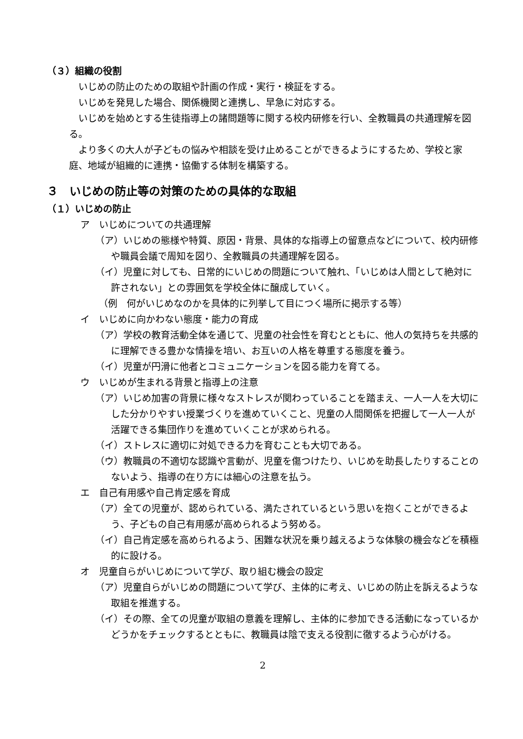（３）組織の役割
いじめの防止のための取組や計画の作成・実行・検証をする。
いじめを発見した場合、関係機関と連携し、早急に対応する。
いじめを始めとする生徒指導上の諸問題等に関する校内研修を行い、全教職員の共通理解を図る。
より多くの大人が子どもの悩みや相談を受け止めることができるようにするため、学校と家庭、地域が組織的に連携・協働する体制を構築する。
３　いじめの防止等の対策のための具体的な取組
（１）いじめの防止
ア　いじめについての共通理解
（ア）いじめの態様や特質、原因・背景、具体的な指導上の留意点などについて、校内研修や職員会議で周知を図り、全教職員の共通理解を図る。
（イ）児童に対しても、日常的にいじめの問題について触れ、「いじめは人間として絶対に許されない」との雰囲気を学校全体に醸成していく。
（例　何がいじめなのかを具体的に列挙して目につく場所に掲示する等）
イ　いじめに向かわない態度・能力の育成
（ア）学校の教育活動全体を通じて、児童の社会性を育むとともに、他人の気持ちを共感的に理解できる豊かな情操を培い、お互いの人格を尊重する態度を養う。
（イ）児童が円滑に他者とコミュニケーションを図る能力を育てる。
ウ　いじめが生まれる背景と指導上の注意
（ア）いじめ加害の背景に様々なストレスが関わっていることを踏まえ、一人一人を大切にした分かりやすい授業づくりを進めていくこと、児童の人間関係を把握して一人一人が活躍できる集団作りを進めていくことが求められる。
（イ）ストレスに適切に対処できる力を育むことも大切である。
（ウ）教職員の不適切な認識や言動が、児童を傷つけたり、いじめを助長したりすることのないよう、指導の在り方には細心の注意を払う。
エ　自己有用感や自己肯定感を育成
（ア）全ての児童が、認められている、満たされているという思いを抱くことができるよう、子どもの自己有用感が高められるよう努める。
（イ）自己肯定感を高められるよう、困難な状況を乗り越えるような体験の機会などを積極的に設ける。
オ　児童自らがいじめについて学び、取り組む機会の設定
（ア）児童自らがいじめの問題について学び、主体的に考え、いじめの防止を訴えるような取組を推進する。
（イ）その際、全ての児童が取組の意義を理解し、主体的に参加できる活動になっているかどうかをチェックするとともに、教職員は陰で支える役割に徹するよう心がける。
2